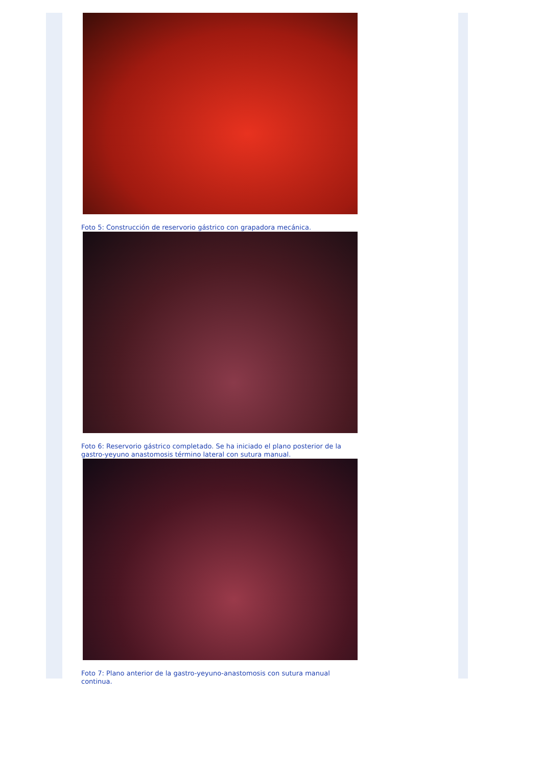Foto 5: Construcción de reservorio gástrico con grapadora mecánica.
Foto 6: Reservorio gástrico completado. Se ha iniciado el plano posterior de la gastro-yeyuno anastomosis término lateral con sutura manual.
Foto 7: Plano anterior de la gastro-yeyuno-anastomosis con sutura manual continua.